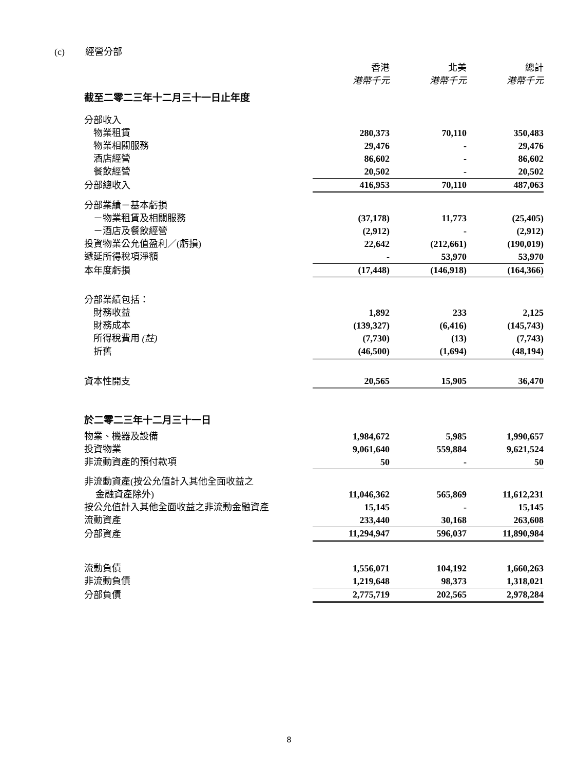(c) 經營分部
| | 香港 | 北美 | 總計 |
| | 港幣千元 | 港幣千元 | 港幣千元 |
| 截至二零二三年十二月三十一日止年度 | | | |
| 分部收入 | | | |
| 物業租賃 | 280,373 | 70,110 | 350,483 |
| 物業相關服務 | 29,476 | - | 29,476 |
| 酒店經營 | 86,602 | - | 86,602 |
| 餐飲經營 | 20,502 | - | 20,502 |
| 分部總收入 | 416,953 | 70,110 | 487,063 |
| 分部業績－基本虧損 | | | |
| －物業租賃及相關服務 | (37,178) | 11,773 | (25,405) |
| －酒店及餐飲經營 | (2,912) | - | (2,912) |
| 投資物業公允值盈利／(虧損) | 22,642 | (212,661) | (190,019) |
| 遞延所得稅項淨額 | - | 53,970 | 53,970 |
| 本年度虧損 | (17,448) | (146,918) | (164,366) |
| 分部業績包括： | | | |
| 財務收益 | 1,892 | 233 | 2,125 |
| 財務成本 | (139,327) | (6,416) | (145,743) |
| 所得稅費用 (註) | (7,730) | (13) | (7,743) |
| 折舊 | (46,500) | (1,694) | (48,194) |
| 資本性開支 | 20,565 | 15,905 | 36,470 |
| 於二零二三年十二月三十一日 | | | |
| 物業、機器及設備 | 1,984,672 | 5,985 | 1,990,657 |
| 投資物業 | 9,061,640 | 559,884 | 9,621,524 |
| 非流動資產的預付款項 | 50 | - | 50 |
| 非流動資產(按公允值計入其他全面收益之 | | | |
| 金融資產除外) | 11,046,362 | 565,869 | 11,612,231 |
| 按公允值計入其他全面收益之非流動金融資產 | 15,145 | - | 15,145 |
| 流動資產 | 233,440 | 30,168 | 263,608 |
| 分部資產 | 11,294,947 | 596,037 | 11,890,984 |
| 流動負債 | 1,556,071 | 104,192 | 1,660,263 |
| 非流動負債 | 1,219,648 | 98,373 | 1,318,021 |
| 分部負債 | 2,775,719 | 202,565 | 2,978,284 |
8